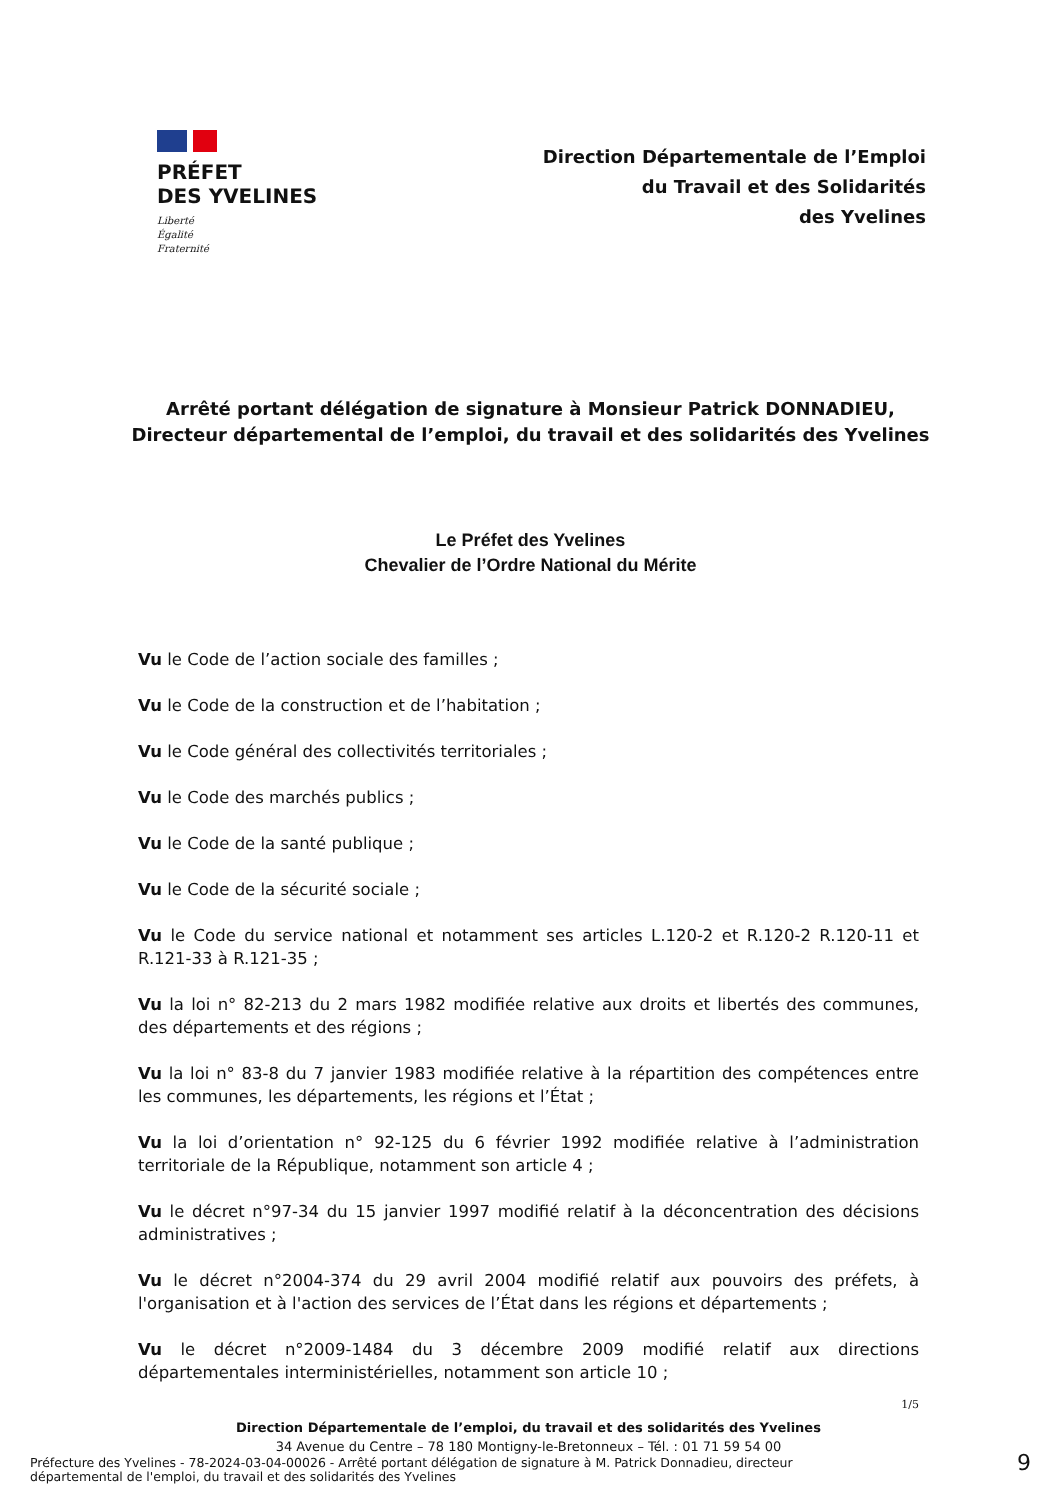PRÉFET
DES YVELINES
Liberté
Égalité
Fraternité
Direction Départementale de l’Emploi
du Travail et des Solidarités
des Yvelines
Arrêté portant délégation de signature à Monsieur Patrick DONNADIEU,
Directeur départemental de l’emploi, du travail et des solidarités des Yvelines
Le Préfet des Yvelines
Chevalier de l’Ordre National du Mérite
Vu le Code de l’action sociale des familles ;
Vu le Code de la construction et de l’habitation ;
Vu le Code général des collectivités territoriales ;
Vu le Code des marchés publics ;
Vu le Code de la santé publique ;
Vu le Code de la sécurité sociale ;
Vu le Code du service national et notamment ses articles L.120-2 et R.120-2 R.120-11 et R.121-33 à R.121-35 ;
Vu la loi n° 82-213 du 2 mars 1982 modifiée relative aux droits et libertés des communes, des départements et des régions ;
Vu la loi n° 83-8 du 7 janvier 1983 modifiée relative à la répartition des compétences entre les communes, les départements, les régions et l’État ;
Vu la loi d’orientation n° 92-125 du 6 février 1992 modifiée relative à l’administration territoriale de la République, notamment son article 4 ;
Vu le décret n°97-34 du 15 janvier 1997 modifié relatif à la déconcentration des décisions administratives ;
Vu le décret n°2004-374 du 29 avril 2004 modifié relatif aux pouvoirs des préfets, à l'organisation et à l'action des services de l’État dans les régions et départements ;
Vu le décret n°2009-1484 du 3 décembre 2009 modifié relatif aux directions départementales interministérielles, notamment son article 10 ;
1/5
Direction Départementale de l’emploi, du travail et des solidarités des Yvelines
34 Avenue du Centre – 78 180 Montigny-le-Bretonneux – Tél. : 01 71 59 54 00
Préfecture des Yvelines - 78-2024-03-04-00026 - Arrêté portant délégation de signature à M. Patrick Donnadieu, directeur
départemental de l'emploi, du travail et des solidarités des Yvelines
9